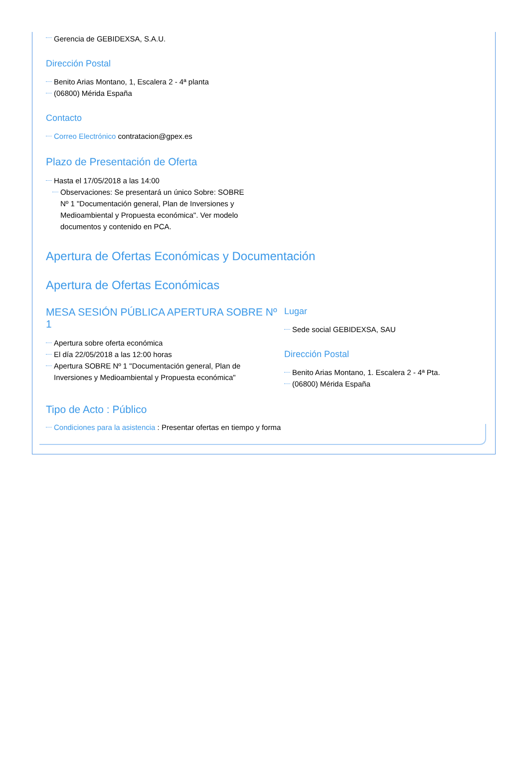Gerencia de GEBIDEXSA, S.A.U.
Dirección Postal
Benito Arias Montano, 1, Escalera 2 - 4ª planta
(06800) Mérida España
Contacto
Correo Electrónico contratacion@gpex.es
Plazo de Presentación de Oferta
Hasta el 17/05/2018 a las 14:00
Observaciones: Se presentará un único Sobre: SOBRE Nº 1 "Documentación general, Plan de Inversiones y Medioambiental y Propuesta económica". Ver modelo documentos y contenido en PCA.
Apertura de Ofertas Económicas y Documentación
Apertura de Ofertas Económicas
MESA SESIÓN PÚBLICA APERTURA SOBRE Nº 1
Apertura sobre oferta económica
El día 22/05/2018 a las 12:00 horas
Apertura SOBRE Nº 1 "Documentación general, Plan de Inversiones y Medioambiental y Propuesta económica"
Lugar
Sede social GEBIDEXSA, SAU
Dirección Postal
Benito Arias Montano, 1. Escalera 2 - 4ª Pta.
(06800) Mérida España
Tipo de Acto : Público
Condiciones para la asistencia : Presentar ofertas en tiempo y forma